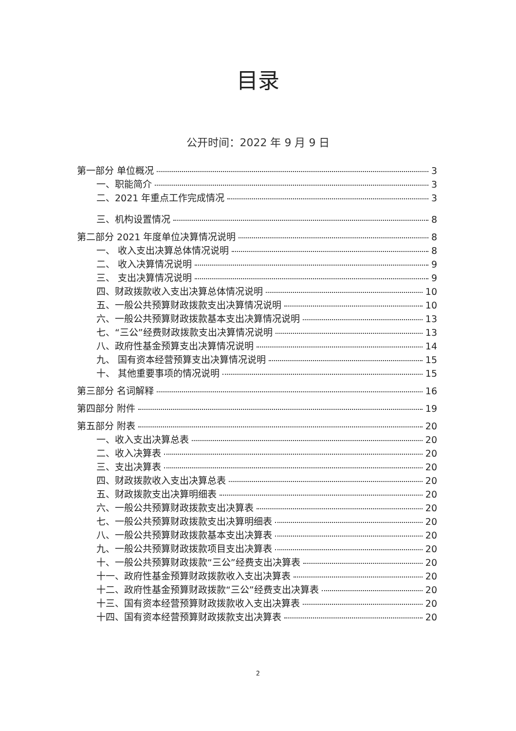目录
公开时间：2022 年 9 月 9 日
第一部分 单位概况 3
一、职能简介 3
二、2021 年重点工作完成情况 3
三、机构设置情况 8
第二部分 2021 年度单位决算情况说明 8
一、 收入支出决算总体情况说明 8
二、 收入决算情况说明 9
三、 支出决算情况说明 9
四、财政拨款收入支出决算总体情况说明 10
五、一般公共预算财政拨款支出决算情况说明 10
六、一般公共预算财政拨款基本支出决算情况说明 13
七、“三公”经费财政拨款支出决算情况说明 13
八、政府性基金预算支出决算情况说明 14
九、 国有资本经营预算支出决算情况说明 15
十、 其他重要事项的情况说明 15
第三部分 名词解释 16
第四部分 附件 19
第五部分 附表 20
一、收入支出决算总表 20
二、收入决算表 20
三、支出决算表 20
四、财政拨款收入支出决算总表 20
五、财政拨款支出决算明细表 20
六、一般公共预算财政拨款支出决算表 20
七、一般公共预算财政拨款支出决算明细表 20
八、一般公共预算财政拨款基本支出决算表 20
九、一般公共预算财政拨款项目支出决算表 20
十、一般公共预算财政拨款“三公”经费支出决算表 20
十一、政府性基金预算财政拨款收入支出决算表 20
十二、政府性基金预算财政拨款“三公”经费支出决算表 20
十三、国有资本经营预算财政拨款收入支出决算表 20
十四、国有资本经营预算财政拨款支出决算表 20
2